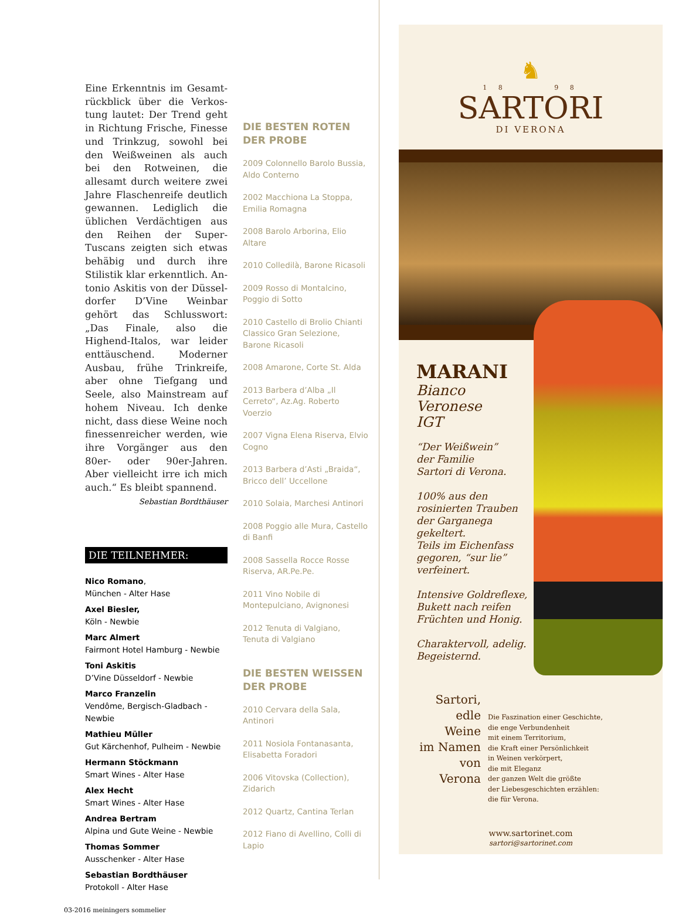Eine Erkenntnis im Gesamt­rückblick über die Verkos­tung lautet: Der Trend geht in Richtung Frische, Fines­se und Trinkzug, sowohl bei den Weißweinen als auch bei den Rotweinen, die allesamt durch weitere zwei Jahre Fla­schenreife deutlich gewan­nen. Lediglich die üblichen Verdächtigen aus den Reihen der Super-Tuscans zeigten sich etwas behäbig und durch ihre Stilistik klar erkenntlich. An­tonio Askitis von der Düssel­dorfer D’Vine Weinbar gehört das Schlusswort: „Das Finale, also die Highend-Italos, war leider enttäuschend. Moder­ner Ausbau, frühe Trinkreife, aber ohne Tiefgang und Seele, also Mainstream auf hohem Ni­veau. Ich denke nicht, dass die­se Weine noch finessenreicher werden, wie ihre Vorgänger aus den 80er- oder 90er-Jahren. Aber vielleicht irre ich mich auch.“ Es bleibt spannend.
Sebastian Bordthäuser
DIE TEILNEHMER:
Nico Romano,
München - Alter Hase
Axel Biesler,
Köln - Newbie
Marc Almert
Fairmont Hotel Hamburg - Newbie
Toni Askitis
D’Vine Düsseldorf - Newbie
Marco Franzelin
Vendôme, Bergisch-Gladbach - Newbie
Mathieu Müller
Gut Kärchenhof, Pulheim - Newbie
Hermann Stöckmann
Smart Wines - Alter Hase
Alex Hecht
Smart Wines - Alter Hase
Andrea Bertram
Alpina und Gute Weine - Newbie
Thomas Sommer
Ausschenker - Alter Hase
Sebastian Bordthäuser
Protokoll - Alter Hase
03-2016 meiningers sommelier
DIE BESTEN ROTEN
DER PROBE
2009 Colonnello Barolo Bussia, Aldo Conterno
2002 Macchiona La Stoppa, Emilia Romagna
2008 Barolo Arborina, Elio Altare
2010 Colledilà, Barone Ricasoli
2009 Rosso di Montalcino, Poggio di Sotto
2010 Castello di Brolio Chianti Classico Gran Selezione, Barone Ricasoli
2008 Amarone, Corte St. Alda
2013 Barbera d’Alba „Il Cerreto“, Az.Ag. Roberto Voerzio
2007 Vigna Elena Riserva, Elvio Cogno
2013 Barbera d’Asti „Braida“, Bricco dell’ Uccellone
2010 Solaia, Marchesi Antinori
2008 Poggio alle Mura, Castello di Banfi
2008 Sassella Rocce Rosse Riser­va, AR.Pe.Pe.
2011 Vino Nobile di Montepulci­ano, Avignonesi
2012 Tenuta di Valgiano, Tenuta di Valgiano
DIE BESTEN WEISSEN
DER PROBE
2010 Cervara della Sala, Antinori
2011 Nosiola Fontanasanta, Elisabetta Foradori
2006 Vitovska (Collection), Zidarich
2012 Quartz, Cantina Terlan
2012 Fiano di Avellino, Colli di Lapio
♞
1 8 9 8
SARTORI
DI VERONA
MARANI
Bianco
Veronese
IGT
“Der Weißwein”
der Familie
Sartori di Verona.
100% aus den
rosinierten Trauben
der Garganega
gekeltert.
Teils im Eichenfass
gegoren, “sur lie”
verfeinert.
Intensive Goldreflexe,
Bukett nach reifen
Früchten und Honig.
Charaktervoll, adelig.
Begeisternd.
Sartori,
edle Weine
im Namen
von Verona
Die Faszination einer Geschichte,
die enge Verbundenheit
mit einem Territorium,
die Kraft einer Persönlichkeit
in Weinen verkörpert,
die mit Eleganz
der ganzen Welt die größte
der Liebesgeschichten erzählen:
die für Verona.
www.sartorinet.com
sartori@sartorinet.com